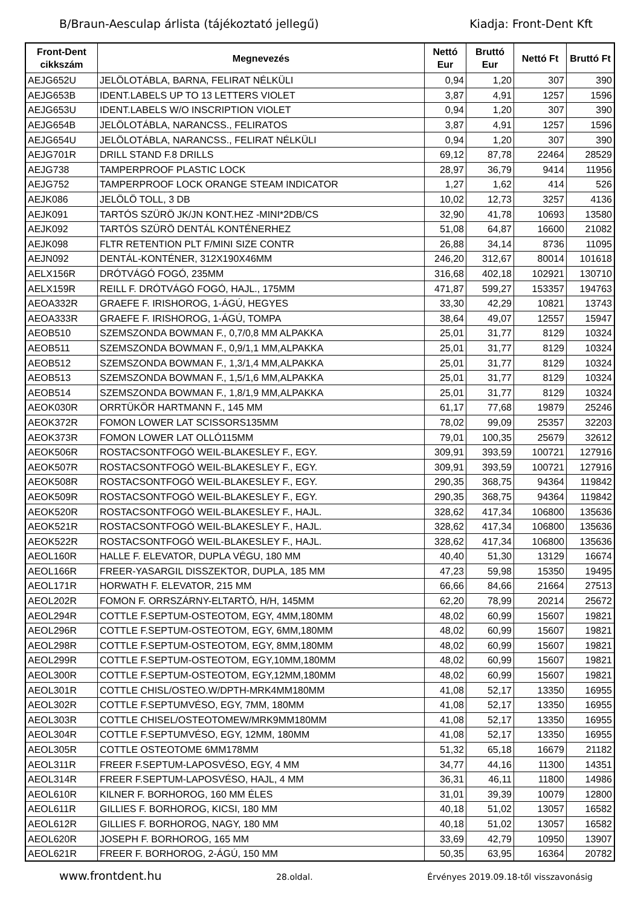B/Braun-Aesculap árlista (tájékoztató jellegű) Kiadja: Front-Dent Kft
| Front-Dent cikkszám | Megnevezés | Nettó Eur | Bruttó Eur | Nettó Ft | Bruttó Ft |
| --- | --- | --- | --- | --- | --- |
| AEJG652U | JELÖLOTÁBLA, BARNA, FELIRAT NÉLKÜLI | 0,94 | 1,20 | 307 | 390 |
| AEJG653B | IDENT.LABELS UP TO 13 LETTERS VIOLET | 3,87 | 4,91 | 1257 | 1596 |
| AEJG653U | IDENT.LABELS W/O INSCRIPTION VIOLET | 0,94 | 1,20 | 307 | 390 |
| AEJG654B | JELÖLOTÁBLA, NARANCSS., FELIRATOS | 3,87 | 4,91 | 1257 | 1596 |
| AEJG654U | JELÖLOTÁBLA, NARANCSS., FELIRAT NÉLKÜLI | 0,94 | 1,20 | 307 | 390 |
| AEJG701R | DRILL STAND F.8 DRILLS | 69,12 | 87,78 | 22464 | 28529 |
| AEJG738 | TAMPERPROOF PLASTIC LOCK | 28,97 | 36,79 | 9414 | 11956 |
| AEJG752 | TAMPERPROOF LOCK ORANGE STEAM INDICATOR | 1,27 | 1,62 | 414 | 526 |
| AEJK086 | JELÖLÖ TOLL, 3 DB | 10,02 | 12,73 | 3257 | 4136 |
| AEJK091 | TARTÓS SZÜRÖ JK/JN KONT.HEZ -MINI*2DB/CS | 32,90 | 41,78 | 10693 | 13580 |
| AEJK092 | TARTÓS SZÜRÖ DENTÁL KONTÉNERHEZ | 51,08 | 64,87 | 16600 | 21082 |
| AEJK098 | FLTR RETENTION PLT F/MINI SIZE CONTR | 26,88 | 34,14 | 8736 | 11095 |
| AEJN092 | DENTÁL-KONTÉNER, 312X190X46MM | 246,20 | 312,67 | 80014 | 101618 |
| AELX156R | DRÓTVÁGÓ FOGÓ, 235MM | 316,68 | 402,18 | 102921 | 130710 |
| AELX159R | REILL F. DRÓTVÁGÓ FOGÓ, HAJL., 175MM | 471,87 | 599,27 | 153357 | 194763 |
| AEOA332R | GRAEFE F. IRISHOROG, 1-ÁGÚ, HEGYES | 33,30 | 42,29 | 10821 | 13743 |
| AEOA333R | GRAEFE F. IRISHOROG, 1-ÁGÚ, TOMPA | 38,64 | 49,07 | 12557 | 15947 |
| AEOB510 | SZEMSZONDA BOWMAN F., 0,7/0,8 MM ALPAKKA | 25,01 | 31,77 | 8129 | 10324 |
| AEOB511 | SZEMSZONDA BOWMAN F., 0,9/1,1 MM,ALPAKKA | 25,01 | 31,77 | 8129 | 10324 |
| AEOB512 | SZEMSZONDA BOWMAN F., 1,3/1,4 MM,ALPAKKA | 25,01 | 31,77 | 8129 | 10324 |
| AEOB513 | SZEMSZONDA BOWMAN F., 1,5/1,6 MM,ALPAKKA | 25,01 | 31,77 | 8129 | 10324 |
| AEOB514 | SZEMSZONDA BOWMAN F., 1,8/1,9 MM,ALPAKKA | 25,01 | 31,77 | 8129 | 10324 |
| AEOK030R | ORRTÜKÖR HARTMANN F., 145 MM | 61,17 | 77,68 | 19879 | 25246 |
| AEOK372R | FOMON LOWER LAT SCISSORS135MM | 78,02 | 99,09 | 25357 | 32203 |
| AEOK373R | FOMON LOWER LAT OLLÓ115MM | 79,01 | 100,35 | 25679 | 32612 |
| AEOK506R | ROSTACSONTFOGÓ WEIL-BLAKESLEY F., EGY. | 309,91 | 393,59 | 100721 | 127916 |
| AEOK507R | ROSTACSONTFOGÓ WEIL-BLAKESLEY F., EGY. | 309,91 | 393,59 | 100721 | 127916 |
| AEOK508R | ROSTACSONTFOGÓ WEIL-BLAKESLEY F., EGY. | 290,35 | 368,75 | 94364 | 119842 |
| AEOK509R | ROSTACSONTFOGÓ WEIL-BLAKESLEY F., EGY. | 290,35 | 368,75 | 94364 | 119842 |
| AEOK520R | ROSTACSONTFOGÓ WEIL-BLAKESLEY F., HAJL. | 328,62 | 417,34 | 106800 | 135636 |
| AEOK521R | ROSTACSONTFOGÓ WEIL-BLAKESLEY F., HAJL. | 328,62 | 417,34 | 106800 | 135636 |
| AEOK522R | ROSTACSONTFOGÓ WEIL-BLAKESLEY F., HAJL. | 328,62 | 417,34 | 106800 | 135636 |
| AEOL160R | HALLE F. ELEVATOR, DUPLA VÉGU, 180 MM | 40,40 | 51,30 | 13129 | 16674 |
| AEOL166R | FREER-YASARGIL DISSZEKTOR, DUPLA, 185 MM | 47,23 | 59,98 | 15350 | 19495 |
| AEOL171R | HORWATH F. ELEVATOR, 215 MM | 66,66 | 84,66 | 21664 | 27513 |
| AEOL202R | FOMON F. ORRSZÁRNY-ELTARTÓ, H/H, 145MM | 62,20 | 78,99 | 20214 | 25672 |
| AEOL294R | COTTLE F.SEPTUM-OSTEOTOM, EGY, 4MM,180MM | 48,02 | 60,99 | 15607 | 19821 |
| AEOL296R | COTTLE F.SEPTUM-OSTEOTOM, EGY, 6MM,180MM | 48,02 | 60,99 | 15607 | 19821 |
| AEOL298R | COTTLE F.SEPTUM-OSTEOTOM, EGY, 8MM,180MM | 48,02 | 60,99 | 15607 | 19821 |
| AEOL299R | COTTLE F.SEPTUM-OSTEOTOM, EGY,10MM,180MM | 48,02 | 60,99 | 15607 | 19821 |
| AEOL300R | COTTLE F.SEPTUM-OSTEOTOM, EGY,12MM,180MM | 48,02 | 60,99 | 15607 | 19821 |
| AEOL301R | COTTLE CHISL/OSTEO.W/DPTH-MRK4MM180MM | 41,08 | 52,17 | 13350 | 16955 |
| AEOL302R | COTTLE F.SEPTUMVÉSO, EGY, 7MM, 180MM | 41,08 | 52,17 | 13350 | 16955 |
| AEOL303R | COTTLE CHISEL/OSTEOTOMEW/MRK9MM180MM | 41,08 | 52,17 | 13350 | 16955 |
| AEOL304R | COTTLE F.SEPTUMVÉSO, EGY, 12MM, 180MM | 41,08 | 52,17 | 13350 | 16955 |
| AEOL305R | COTTLE OSTEOTOME 6MM178MM | 51,32 | 65,18 | 16679 | 21182 |
| AEOL311R | FREER F.SEPTUM-LAPOSVÉSO, EGY, 4 MM | 34,77 | 44,16 | 11300 | 14351 |
| AEOL314R | FREER F.SEPTUM-LAPOSVÉSO, HAJL, 4 MM | 36,31 | 46,11 | 11800 | 14986 |
| AEOL610R | KILNER F. BORHOROG, 160 MM ÉLES | 31,01 | 39,39 | 10079 | 12800 |
| AEOL611R | GILLIES F. BORHOROG, KICSI, 180 MM | 40,18 | 51,02 | 13057 | 16582 |
| AEOL612R | GILLIES F. BORHOROG, NAGY, 180 MM | 40,18 | 51,02 | 13057 | 16582 |
| AEOL620R | JOSEPH F. BORHOROG, 165 MM | 33,69 | 42,79 | 10950 | 13907 |
| AEOL621R | FREER F. BORHOROG, 2-ÁGÚ, 150 MM | 50,35 | 63,95 | 16364 | 20782 |
www.frontdent.hu 28.oldal. Érvényes 2019.09.18-től visszavonásig